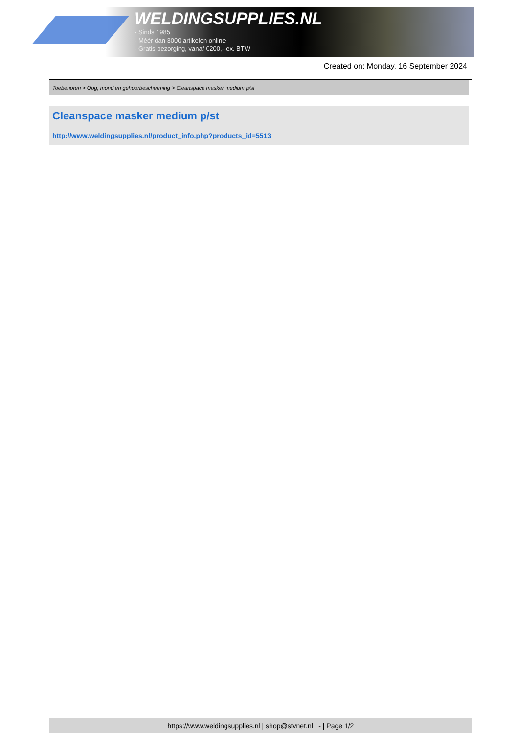WELDINGSUPPLIES.NL
- Sinds 1985
- Méér dan 3000 artikelen online
- Gratis bezorging, vanaf €200,--ex. BTW
Created on: Monday, 16 September 2024
Toebehoren > Oog, mond en gehoorbescherming > Cleanspace masker medium p/st
Cleanspace masker medium p/st
http://www.weldingsupplies.nl/product_info.php?products_id=5513
https://www.weldingsupplies.nl | shop@stvnet.nl | - | Page 1/2